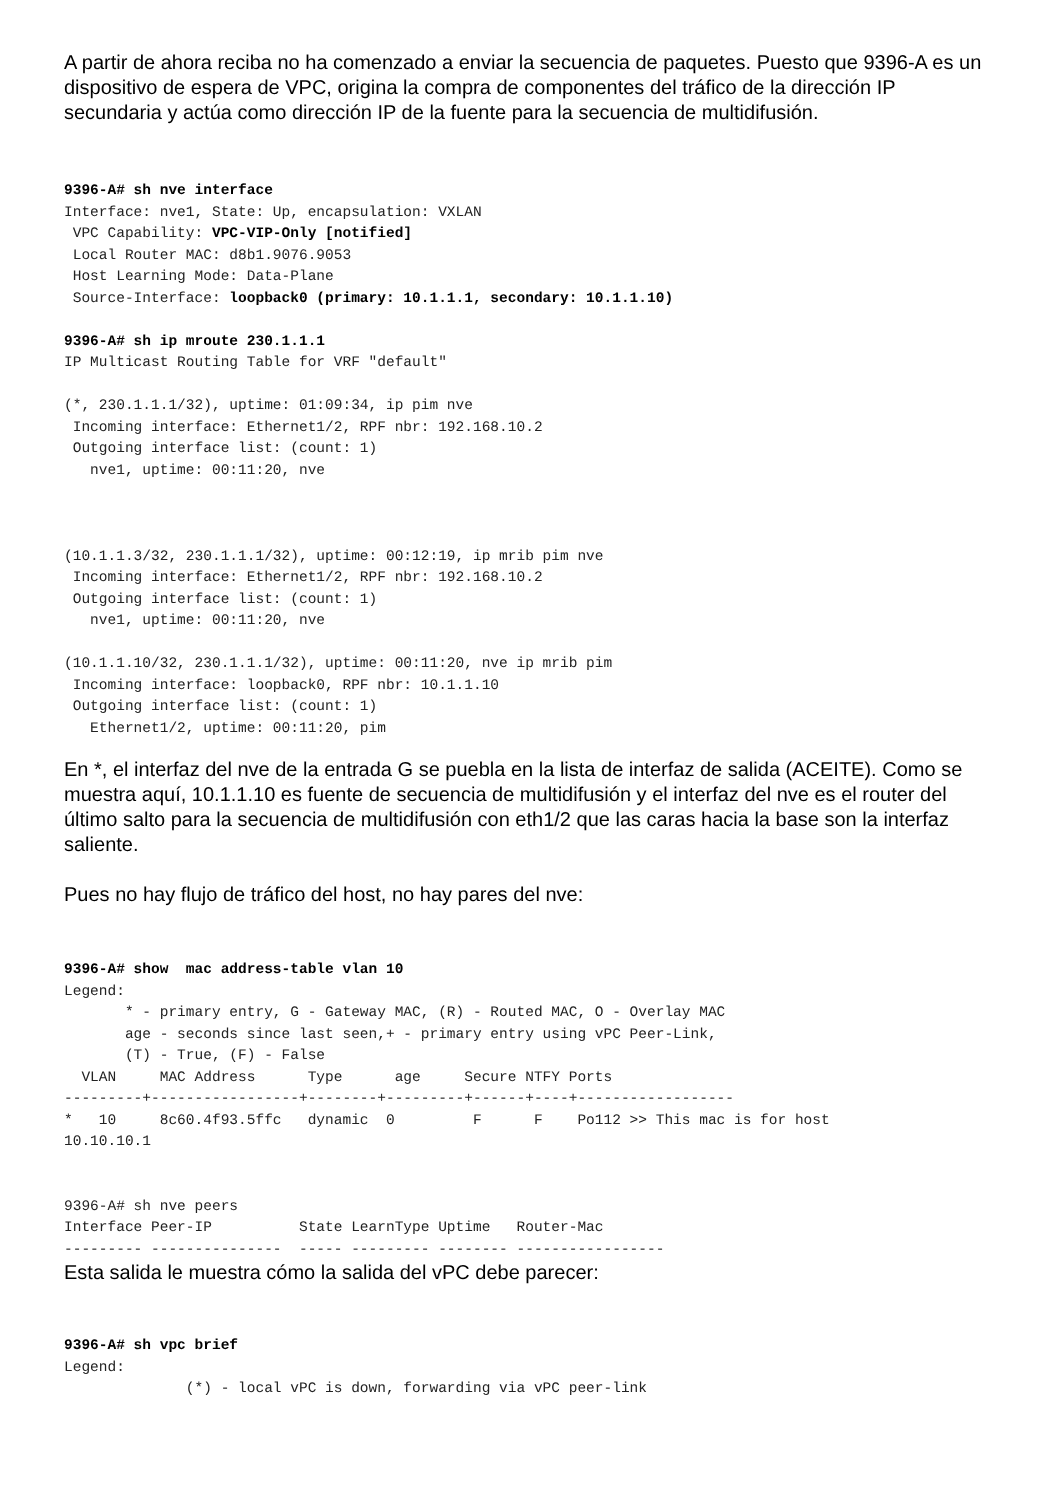A partir de ahora reciba no ha comenzado a enviar la secuencia de paquetes. Puesto que 9396-A es un dispositivo de espera de VPC, origina la compra de componentes del tráfico de la dirección IP secundaria y actúa como dirección IP de la fuente para la secuencia de multidifusión.
9396-A# sh nve interface
Interface: nve1, State: Up, encapsulation: VXLAN
 VPC Capability: VPC-VIP-Only [notified]
 Local Router MAC: d8b1.9076.9053
 Host Learning Mode: Data-Plane
 Source-Interface: loopback0 (primary: 10.1.1.1, secondary: 10.1.1.10)

9396-A# sh ip mroute 230.1.1.1
IP Multicast Routing Table for VRF "default"

(*, 230.1.1.1/32), uptime: 01:09:34, ip pim nve
 Incoming interface: Ethernet1/2, RPF nbr: 192.168.10.2
 Outgoing interface list: (count: 1)
   nve1, uptime: 00:11:20, nve



(10.1.1.3/32, 230.1.1.1/32), uptime: 00:12:19, ip mrib pim nve
 Incoming interface: Ethernet1/2, RPF nbr: 192.168.10.2
 Outgoing interface list: (count: 1)
   nve1, uptime: 00:11:20, nve

(10.1.1.10/32, 230.1.1.1/32), uptime: 00:11:20, nve ip mrib pim
 Incoming interface: loopback0, RPF nbr: 10.1.1.10
 Outgoing interface list: (count: 1)
   Ethernet1/2, uptime: 00:11:20, pim
En *, el interfaz del nve de la entrada G se puebla en la lista de interfaz de salida (ACEITE). Como se muestra aquí, 10.1.1.10 es fuente de secuencia de multidifusión y el interfaz del nve es el router del último salto para la secuencia de multidifusión con eth1/2 que las caras hacia la base son la interfaz saliente.
Pues no hay flujo de tráfico del host, no hay pares del nve:
9396-A# show  mac address-table vlan 10
Legend:
       * - primary entry, G - Gateway MAC, (R) - Routed MAC, O - Overlay MAC
       age - seconds since last seen,+ - primary entry using vPC Peer-Link,
       (T) - True, (F) - False
  VLAN     MAC Address      Type      age     Secure NTFY Ports
---------+-----------------+--------+---------+------+----+------------------
*   10     8c60.4f93.5ffc   dynamic  0         F      F    Po112 >> This mac is for host
10.10.10.1


9396-A# sh nve peers
Interface Peer-IP          State LearnType Uptime   Router-Mac
--------- ---------------  ----- --------- -------- -----------------
Esta salida le muestra cómo la salida del vPC debe parecer:
9396-A# sh vpc brief
Legend:
              (*) - local vPC is down, forwarding via vPC peer-link